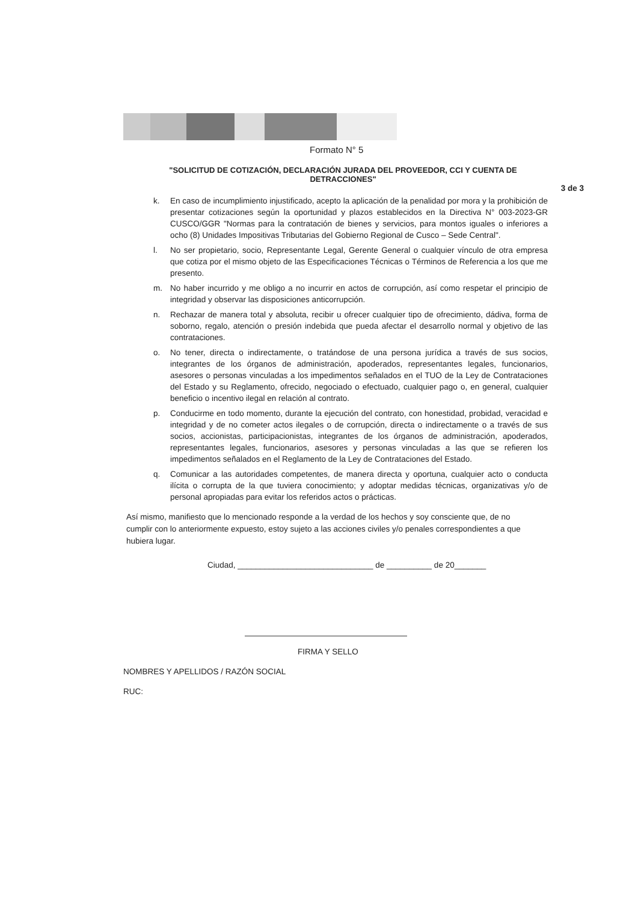Formato N° 5
"SOLICITUD DE COTIZACIÓN, DECLARACIÓN JURADA DEL PROVEEDOR, CCI Y CUENTA DE DETRACCIONES"
3 de 3
k. En caso de incumplimiento injustificado, acepto la aplicación de la penalidad por mora y la prohibición de presentar cotizaciones según la oportunidad y plazos establecidos en la Directiva N° 003-2023-GR CUSCO/GGR "Normas para la contratación de bienes y servicios, para montos iguales o inferiores a ocho (8) Unidades Impositivas Tributarias del Gobierno Regional de Cusco – Sede Central".
l. No ser propietario, socio, Representante Legal, Gerente General o cualquier vínculo de otra empresa que cotiza por el mismo objeto de las Especificaciones Técnicas o Términos de Referencia a los que me presento.
m. No haber incurrido y me obligo a no incurrir en actos de corrupción, así como respetar el principio de integridad y observar las disposiciones anticorrupción.
n. Rechazar de manera total y absoluta, recibir u ofrecer cualquier tipo de ofrecimiento, dádiva, forma de soborno, regalo, atención o presión indebida que pueda afectar el desarrollo normal y objetivo de las contrataciones.
o. No tener, directa o indirectamente, o tratándose de una persona jurídica a través de sus socios, integrantes de los órganos de administración, apoderados, representantes legales, funcionarios, asesores o personas vinculadas a los impedimentos señalados en el TUO de la Ley de Contrataciones del Estado y su Reglamento, ofrecido, negociado o efectuado, cualquier pago o, en general, cualquier beneficio o incentivo ilegal en relación al contrato.
p. Conducirme en todo momento, durante la ejecución del contrato, con honestidad, probidad, veracidad e integridad y de no cometer actos ilegales o de corrupción, directa o indirectamente o a través de sus socios, accionistas, participacionistas, integrantes de los órganos de administración, apoderados, representantes legales, funcionarios, asesores y personas vinculadas a las que se refieren los impedimentos señalados en el Reglamento de la Ley de Contrataciones del Estado.
q. Comunicar a las autoridades competentes, de manera directa y oportuna, cualquier acto o conducta ilícita o corrupta de la que tuviera conocimiento; y adoptar medidas técnicas, organizativas y/o de personal apropiadas para evitar los referidos actos o prácticas.
Así mismo, manifiesto que lo mencionado responde a la verdad de los hechos y soy consciente que, de no cumplir con lo anteriormente expuesto, estoy sujeto a las acciones civiles y/o penales correspondientes a que hubiera lugar.
Ciudad, ______________________________ de __________ de 20_______
FIRMA Y SELLO
NOMBRES Y APELLIDOS / RAZÓN SOCIAL
RUC: